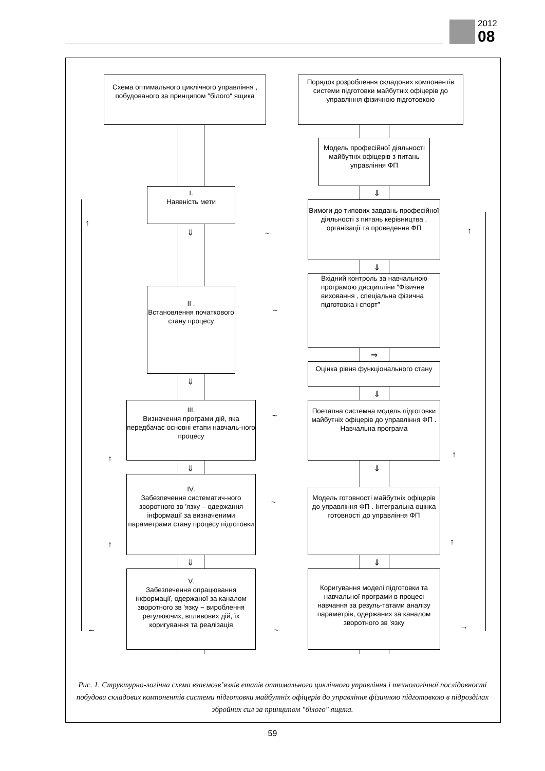2012
08
Схема оптимального циклічного управління , побудованого за принципом ″білого″ ящика
Порядок розроблення складових компонентів системи підготовки майбутніх офіцерів до управління фізичною підготовкою
Модель професійної діяльності майбутніх офіцерів з питань управління ФП
I.
Наявність мети
⇓
Вимоги до типових завдань професійної діяльності з питань керівництва , організації та проведення ФП
↑
⇓ ~ ↑
⇓
Вхідний контроль за навчальною програмою дисципліни ″Фізичне виховання , спеціальна фізична підготовка і спорт″
II .
Встановлення початкового стану процесу
~
⇒
Оцінка рівня функціонального стану
⇓
⇓
III.
Визначення програми дій, яка передбачає основні етапи навчаль-ного процесу
~
Поетапна системна модель підготовки майбутніх офіцерів до управління ФП . Навчальна програма
↑ ↑
⇓ ⇓
IV.
Забезпечення систематич-ного зворотного зв 'язку – одержання інформації за визначеними параметрами стану процесу підготовки
~
Модель готовності майбутніх офіцерів до управління ФП . Інтегральна оцінка готовності до управління ФП
↑ ↑
⇓ ⇓
V.
Забезпечення опрацювання інформації, одержаної за каналом зворотного зв 'язку − вироблення регулюючих, впливових дій, їх коригування та реалізація
← ~
Коригування моделі підготовки та навчальної програми в процесі навчання за резуль-татами аналізу параметрів, одержаних за каналом зворотного зв 'язку
→
Рис. 1. Структурно-логічна схема взаємозв’язків етапів оптимального циклічного управління і технологічної послідовності побудови складових компонентів системи підготовки майбутніх офіцерів до управління фізичною підготовкою в підрозділах збройних сил за принципом "білого" ящика.
59